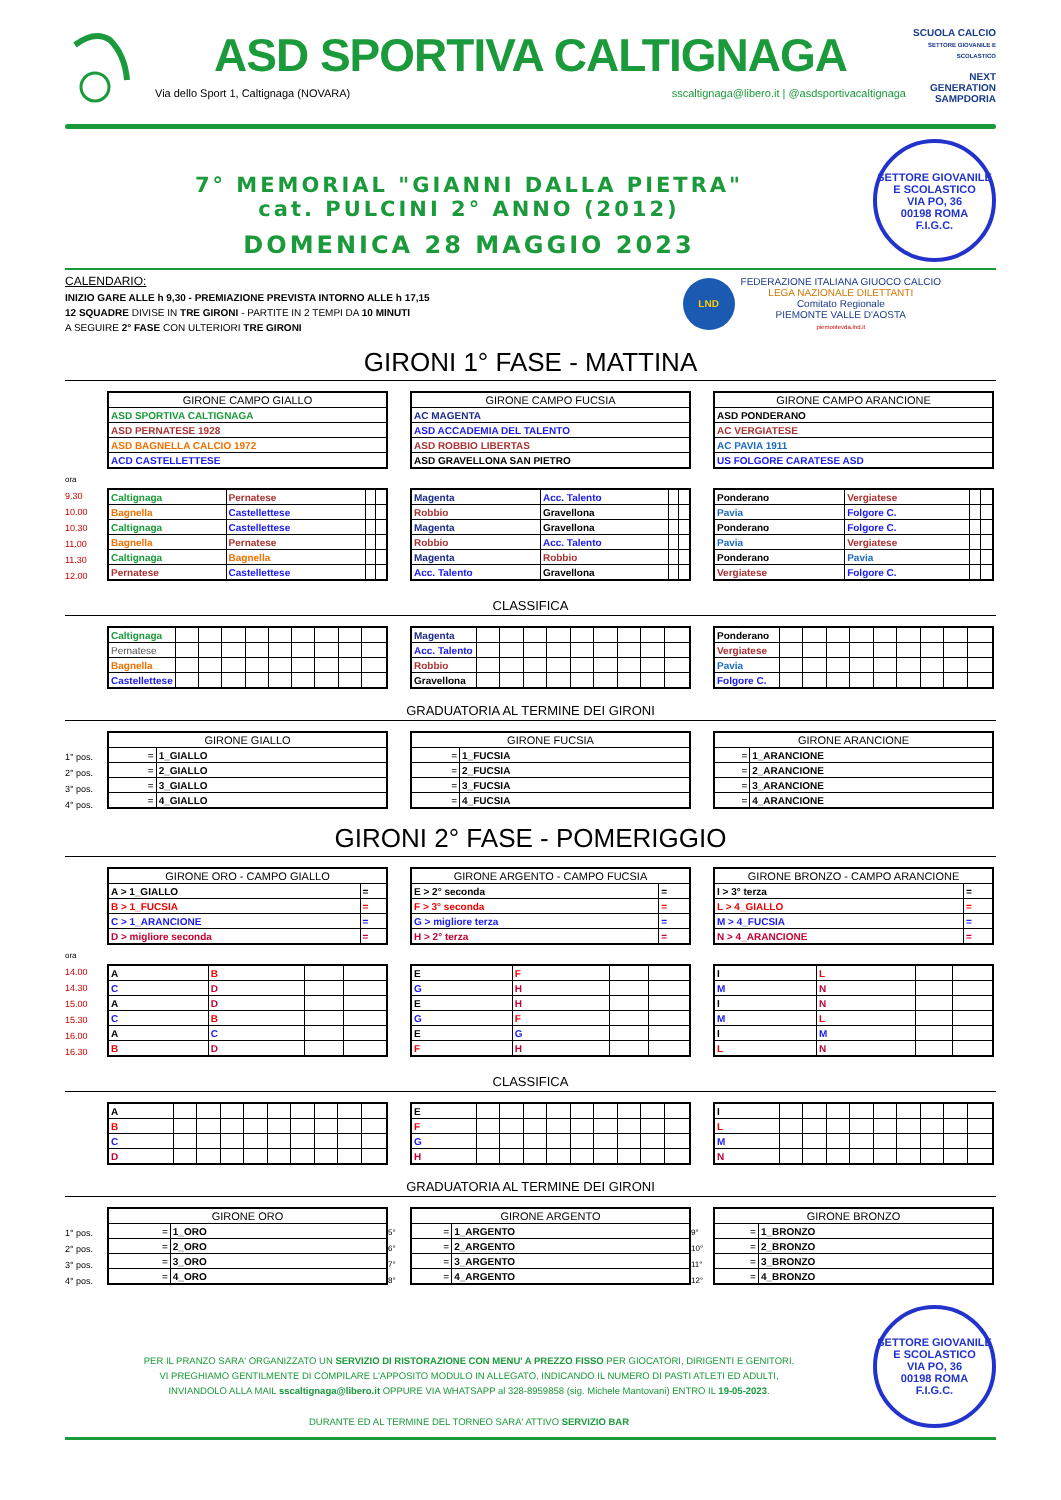ASD SPORTIVA CALTIGNAGA
Via dello Sport 1, Caltignaga (NOVARA) sscaltignaga@libero.it | @asdsportivacaltignaga
SCUOLA CALCIO
SETTORE GIOVANILE E SCOLASTICO
NEXT GENERATION SAMPDORIA
7° MEMORIAL "GIANNI DALLA PIETRA"
cat. PULCINI 2° ANNO (2012)
DOMENICA 28 MAGGIO 2023
SETTORE GIOVANILE E SCOLASTICO
VIA PO, 36
00198 ROMA
F.I.G.C.
CALENDARIO:
INIZIO GARE ALLE h 9,30 - PREMIAZIONE PREVISTA INTORNO ALLE h 17,15
12 SQUADRE DIVISE IN TRE GIRONI - PARTITE IN 2 TEMPI DA 10 MINUTI
A SEGUIRE 2° FASE CON ULTERIORI TRE GIRONI
LND
FEDERAZIONE ITALIANA GIUOCO CALCIO
LEGA NAZIONALE DILETTANTI
Comitato Regionale
PIEMONTE VALLE D'AOSTA
piemontevda.lnd.it
GIRONI 1° FASE - MATTINA
| GIRONE CAMPO GIALLO |
| --- |
| ASD SPORTIVA CALTIGNAGA |
| ASD PERNATESE 1928 |
| ASD BAGNELLA CALCIO 1972 |
| ACD CASTELLETTESE |
| GIRONE CAMPO FUCSIA |
| --- |
| AC MAGENTA |
| ASD ACCADEMIA DEL TALENTO |
| ASD ROBBIO LIBERTAS |
| ASD GRAVELLONA SAN PIETRO |
| GIRONE CAMPO ARANCIONE |
| --- |
| ASD PONDERANO |
| AC VERGIATESE |
| AC PAVIA 1911 |
| US FOLGORE CARATESE ASD |
ora
9.30
10.00
10.30
11.00
11.30
12.00
| Caltignaga | Pernatese | | |
| Bagnella | Castellettese | | |
| Caltignaga | Castellettese | | |
| Bagnella | Pernatese | | |
| Caltignaga | Bagnella | | |
| Pernatese | Castellettese | | |
| Magenta | Acc. Talento | | |
| Robbio | Gravellona | | |
| Magenta | Gravellona | | |
| Robbio | Acc. Talento | | |
| Magenta | Robbio | | |
| Acc. Talento | Gravellona | | |
| Ponderano | Vergiatese | | |
| Pavia | Folgore C. | | |
| Ponderano | Folgore C. | | |
| Pavia | Vergiatese | | |
| Ponderano | Pavia | | |
| Vergiatese | Folgore C. | | |
CLASSIFICA
| Caltignaga | | | | | | | | | |
| Pernatese | | | | | | | | | |
| Bagnella | | | | | | | | | |
| Castellettese | | | | | | | | | |
| Magenta | | | | | | | | | |
| Acc. Talento | | | | | | | | | |
| Robbio | | | | | | | | | |
| Gravellona | | | | | | | | | |
| Ponderano | | | | | | | | | |
| Vergiatese | | | | | | | | | |
| Pavia | | | | | | | | | |
| Folgore C. | | | | | | | | | |
GRADUATORIA AL TERMINE DEI GIRONI
1° pos.
2° pos.
3° pos.
4° pos.
| GIRONE GIALLO | |
| --- | --- |
| = | 1_GIALLO |
| = | 2_GIALLO |
| = | 3_GIALLO |
| = | 4_GIALLO |
| GIRONE FUCSIA | |
| --- | --- |
| = | 1_FUCSIA |
| = | 2_FUCSIA |
| = | 3_FUCSIA |
| = | 4_FUCSIA |
| GIRONE ARANCIONE | |
| --- | --- |
| = | 1_ARANCIONE |
| = | 2_ARANCIONE |
| = | 3_ARANCIONE |
| = | 4_ARANCIONE |
GIRONI 2° FASE - POMERIGGIO
| GIRONE ORO - CAMPO GIALLO | |
| --- | --- |
| A > 1_GIALLO | = |
| B > 1_FUCSIA | = |
| C > 1_ARANCIONE | = |
| D > migliore seconda | = |
| GIRONE ARGENTO - CAMPO FUCSIA | |
| --- | --- |
| E > 2° seconda | = |
| F > 3° seconda | = |
| G > migliore terza | = |
| H > 2° terza | = |
| GIRONE BRONZO - CAMPO ARANCIONE | |
| --- | --- |
| I > 3° terza | = |
| L > 4_GIALLO | = |
| M > 4_FUCSIA | = |
| N > 4_ARANCIONE | = |
ora
14.00
14.30
15.00
15.30
16.00
16.30
| A | B | | |
| C | D | | |
| A | D | | |
| C | B | | |
| A | C | | |
| B | D | | |
| E | F | | |
| G | H | | |
| E | H | | |
| G | F | | |
| E | G | | |
| F | H | | |
| I | L | | |
| M | N | | |
| I | N | | |
| M | L | | |
| I | M | | |
| L | N | | |
CLASSIFICA
| A | | | | | | | | | |
| B | | | | | | | | | |
| C | | | | | | | | | |
| D | | | | | | | | | |
| E | | | | | | | | | |
| F | | | | | | | | | |
| G | | | | | | | | | |
| H | | | | | | | | | |
| I | | | | | | | | | |
| L | | | | | | | | | |
| M | | | | | | | | | |
| N | | | | | | | | | |
GRADUATORIA AL TERMINE DEI GIRONI
1° pos.
2° pos.
3° pos.
4° pos.
| GIRONE ORO | |
| --- | --- |
| = | 1_ORO |
| = | 2_ORO |
| = | 3_ORO |
| = | 4_ORO |
5°
6°
7°
8°
| GIRONE ARGENTO | |
| --- | --- |
| = | 1_ARGENTO |
| = | 2_ARGENTO |
| = | 3_ARGENTO |
| = | 4_ARGENTO |
9°
10°
11°
12°
| GIRONE BRONZO | |
| --- | --- |
| = | 1_BRONZO |
| = | 2_BRONZO |
| = | 3_BRONZO |
| = | 4_BRONZO |
PER IL PRANZO SARA' ORGANIZZATO UN SERVIZIO DI RISTORAZIONE CON MENU' A PREZZO FISSO PER GIOCATORI, DIRIGENTI E GENITORI.
VI PREGHIAMO GENTILMENTE DI COMPILARE L'APPOSITO MODULO IN ALLEGATO, INDICANDO IL NUMERO DI PASTI ATLETI ED ADULTI,
INVIANDOLO ALLA MAIL sscaltignaga@libero.it OPPURE VIA WHATSAPP al 328-8959858 (sig. Michele Mantovani) ENTRO IL 19-05-2023.
DURANTE ED AL TERMINE DEL TORNEO SARA' ATTIVO SERVIZIO BAR
SETTORE GIOVANILE E SCOLASTICO
VIA PO, 36
00198 ROMA
F.I.G.C.